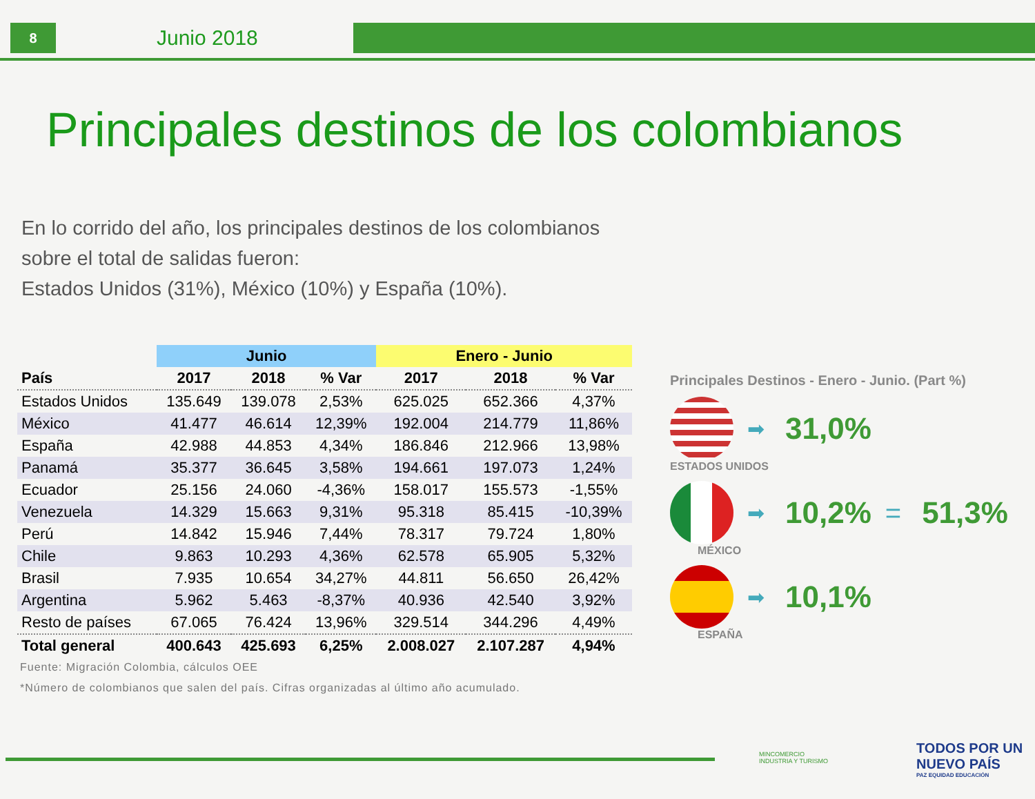8
Junio 2018
Principales destinos de los colombianos
En lo corrido del año, los principales destinos de los colombianos sobre el total de salidas fueron:
Estados Unidos (31%), México (10%) y España (10%).
| | Junio | | | Enero - Junio | | |
| --- | --- | --- | --- | --- | --- | --- |
| País | 2017 | 2018 | % Var | 2017 | 2018 | % Var |
| Estados Unidos | 135.649 | 139.078 | 2,53% | 625.025 | 652.366 | 4,37% |
| México | 41.477 | 46.614 | 12,39% | 192.004 | 214.779 | 11,86% |
| España | 42.988 | 44.853 | 4,34% | 186.846 | 212.966 | 13,98% |
| Panamá | 35.377 | 36.645 | 3,58% | 194.661 | 197.073 | 1,24% |
| Ecuador | 25.156 | 24.060 | -4,36% | 158.017 | 155.573 | -1,55% |
| Venezuela | 14.329 | 15.663 | 9,31% | 95.318 | 85.415 | -10,39% |
| Perú | 14.842 | 15.946 | 7,44% | 78.317 | 79.724 | 1,80% |
| Chile | 9.863 | 10.293 | 4,36% | 62.578 | 65.905 | 5,32% |
| Brasil | 7.935 | 10.654 | 34,27% | 44.811 | 56.650 | 26,42% |
| Argentina | 5.962 | 5.463 | -8,37% | 40.936 | 42.540 | 3,92% |
| Resto de países | 67.065 | 76.424 | 13,96% | 329.514 | 344.296 | 4,49% |
| Total general | 400.643 | 425.693 | 6,25% | 2.008.027 | 2.107.287 | 4,94% |
Fuente: Migración Colombia, cálculos OEE
*Número de colombianos que salen del país. Cifras organizadas al último año acumulado.
Principales Destinos - Enero - Junio. (Part %)
➡ 31,0%
ESTADOS UNIDOS
➡ 10,2% = 51,3%
MÉXICO
➡ 10,1%
ESPAÑA
MINCOMERCIO
INDUSTRIA Y TURISMO
TODOS POR UN
NUEVO PAÍS
PAZ EQUIDAD EDUCACIÓN